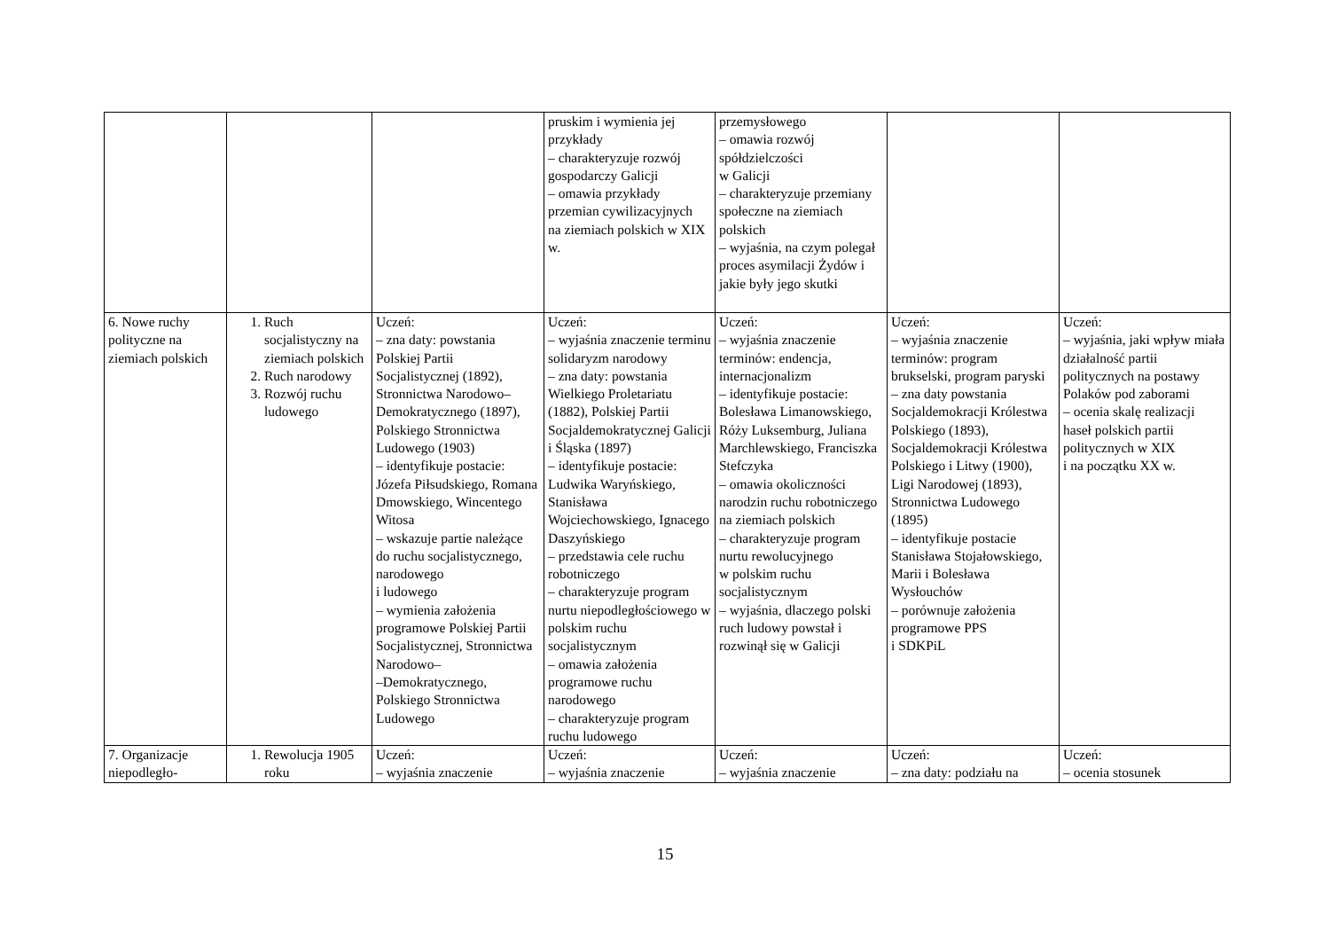| | | | pruskim i wymienia jej przykłady – charakteryzuje rozwój gospodarczy Galicji – omawia przykłady przemian cywilizacyjnych na ziemiach polskich w XIX w. | przemysłowego – omawia rozwój spółdzielczości w Galicji – charakteryzuje przemiany społeczne na ziemiach polskich – wyjaśnia, na czym polegał proces asymilacji Żydów i jakie były jego skutki | | |
| 6. Nowe ruchy polityczne na ziemiach polskich | 1. Ruch socjalistyczny na ziemiach polskich 2. Ruch narodowy 3. Rozwój ruchu ludowego | Uczeń: – zna daty: powstania Polskiej Partii Socjalistycznej (1892), Stronnictwa Narodowo–Demokratycznego (1897), Polskiego Stronnictwa Ludowego (1903) – identyfikuje postacie: Józefa Piłsudskiego, Romana Dmowskiego, Wincentego Witosa – wskazuje partie należące do ruchu socjalistycznego, narodowego i ludowego – wymienia założenia programowe Polskiej Partii Socjalistycznej, Stronnictwa Narodowo– –Demokratycznego, Polskiego Stronnictwa Ludowego | Uczeń: – wyjaśnia znaczenie terminu solidaryzm narodowy – zna daty: powstania Wielkiego Proletariatu (1882), Polskiej Partii Socjaldemokratycznej Galicji i Śląska (1897) – identyfikuje postacie: Ludwika Waryńskiego, Stanisława Wojciechowskiego, Ignacego Daszyńskiego – przedstawia cele ruchu robotniczego – charakteryzuje program nurtu niepodległościowego w polskim ruchu socjalistycznym – omawia założenia programowe ruchu narodowego – charakteryzuje program ruchu ludowego | Uczeń: – wyjaśnia znaczenie terminów: endencja, internacjonalizm – identyfikuje postacie: Bolesława Limanowskiego, Róży Luksemburg, Juliana Marchlewskiego, Franciszka Stefczyka – omawia okoliczności narodzin ruchu robotniczego na ziemiach polskich – charakteryzuje program nurtu rewolucyjnego w polskim ruchu socjalistycznym – wyjaśnia, dlaczego polski ruch ludowy powstał i rozwinął się w Galicji | Uczeń: – wyjaśnia znaczenie terminów: program brukselski, program paryski – zna daty powstania Socjaldemokracji Królestwa Polskiego (1893), Socjaldemokracji Królestwa Polskiego i Litwy (1900), Ligi Narodowej (1893), Stronnictwa Ludowego (1895) – identyfikuje postacie Stanisława Stojałowskiego, Marii i Bolesława Wysłouchów – porównuje założenia programowe PPS i SDKPiL | Uczeń: – wyjaśnia, jaki wpływ miała działalność partii politycznych na postawy Polaków pod zaborami – ocenia skalę realizacji haseł polskich partii politycznych w XIX i na początku XX w. |
| 7. Organizacje niepodległo- | 1. Rewolucja 1905 roku | Uczeń: – wyjaśnia znaczenie | Uczeń: – wyjaśnia znaczenie | Uczeń: – wyjaśnia znaczenie | Uczeń: – zna daty: podziału na | Uczeń: – ocenia stosunek |
15